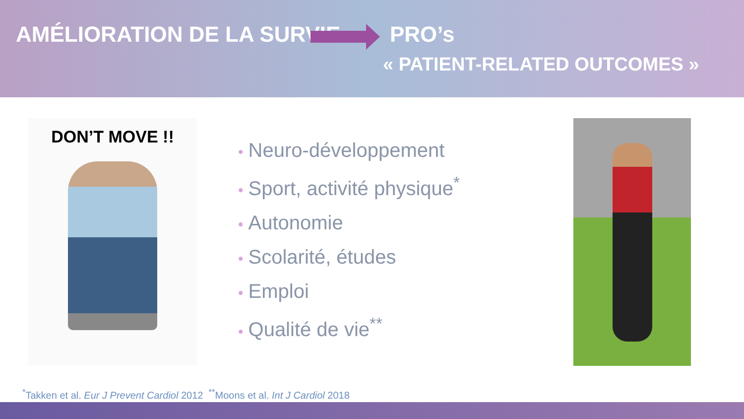AMÉLIORATION DE LA SURVIE PRO’s
« PATIENT-RELATED OUTCOMES »
DON’T MOVE !!
• Neuro-développement
• Sport, activité physique<sup>*</sup>
• Autonomie
• Scolarité, études
• Emploi
• Qualité de vie<sup>**</sup>
<sup>*</sup> Takken et al. Eur J Prevent Cardiol 2012 <sup>**</sup>Moons et al. Int J Cardiol 2018